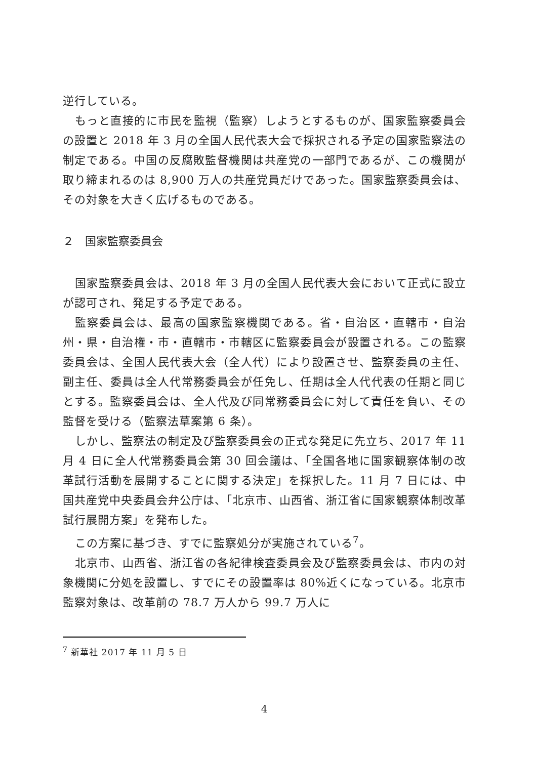逆行している。
もっと直接的に市民を監視（監察）しようとするものが、国家監察委員会の設置と 2018 年 3 月の全国人民代表大会で採択される予定の国家監察法の制定である。中国の反腐敗監督機関は共産党の一部門であるが、この機関が取り締まれるのは 8,900 万人の共産党員だけであった。国家監察委員会は、その対象を大きく広げるものである。
２　国家監察委員会
国家監察委員会は、2018 年 3 月の全国人民代表大会において正式に設立が認可され、発足する予定である。
監察委員会は、最高の国家監察機関である。省・自治区・直轄市・自治州・県・自治権・市・直轄市・市轄区に監察委員会が設置される。この監察委員会は、全国人民代表大会（全人代）により設置させ、監察委員の主任、副主任、委員は全人代常務委員会が任免し、任期は全人代代表の任期と同じとする。監察委員会は、全人代及び同常務委員会に対して責任を負い、その監督を受ける（監察法草案第 6 条）。
しかし、監察法の制定及び監察委員会の正式な発足に先立ち、2017 年 11 月 4 日に全人代常務委員会第 30 回会議は、「全国各地に国家観察体制の改革試行活動を展開することに関する決定」を採択した。11 月 7 日には、中国共産党中央委員会弁公庁は、「北京市、山西省、浙江省に国家観察体制改革試行展開方案」を発布した。
この方案に基づき、すでに監察処分が実施されている<sup>7</sup>。
北京市、山西省、浙江省の各紀律検査委員会及び監察委員会は、市内の対象機関に分処を設置し、すでにその設置率は 80%近くになっている。北京市監察対象は、改革前の 78.7 万人から 99.7 万人に
<sup>7</sup> 新華社 2017 年 11 月 5 日
4